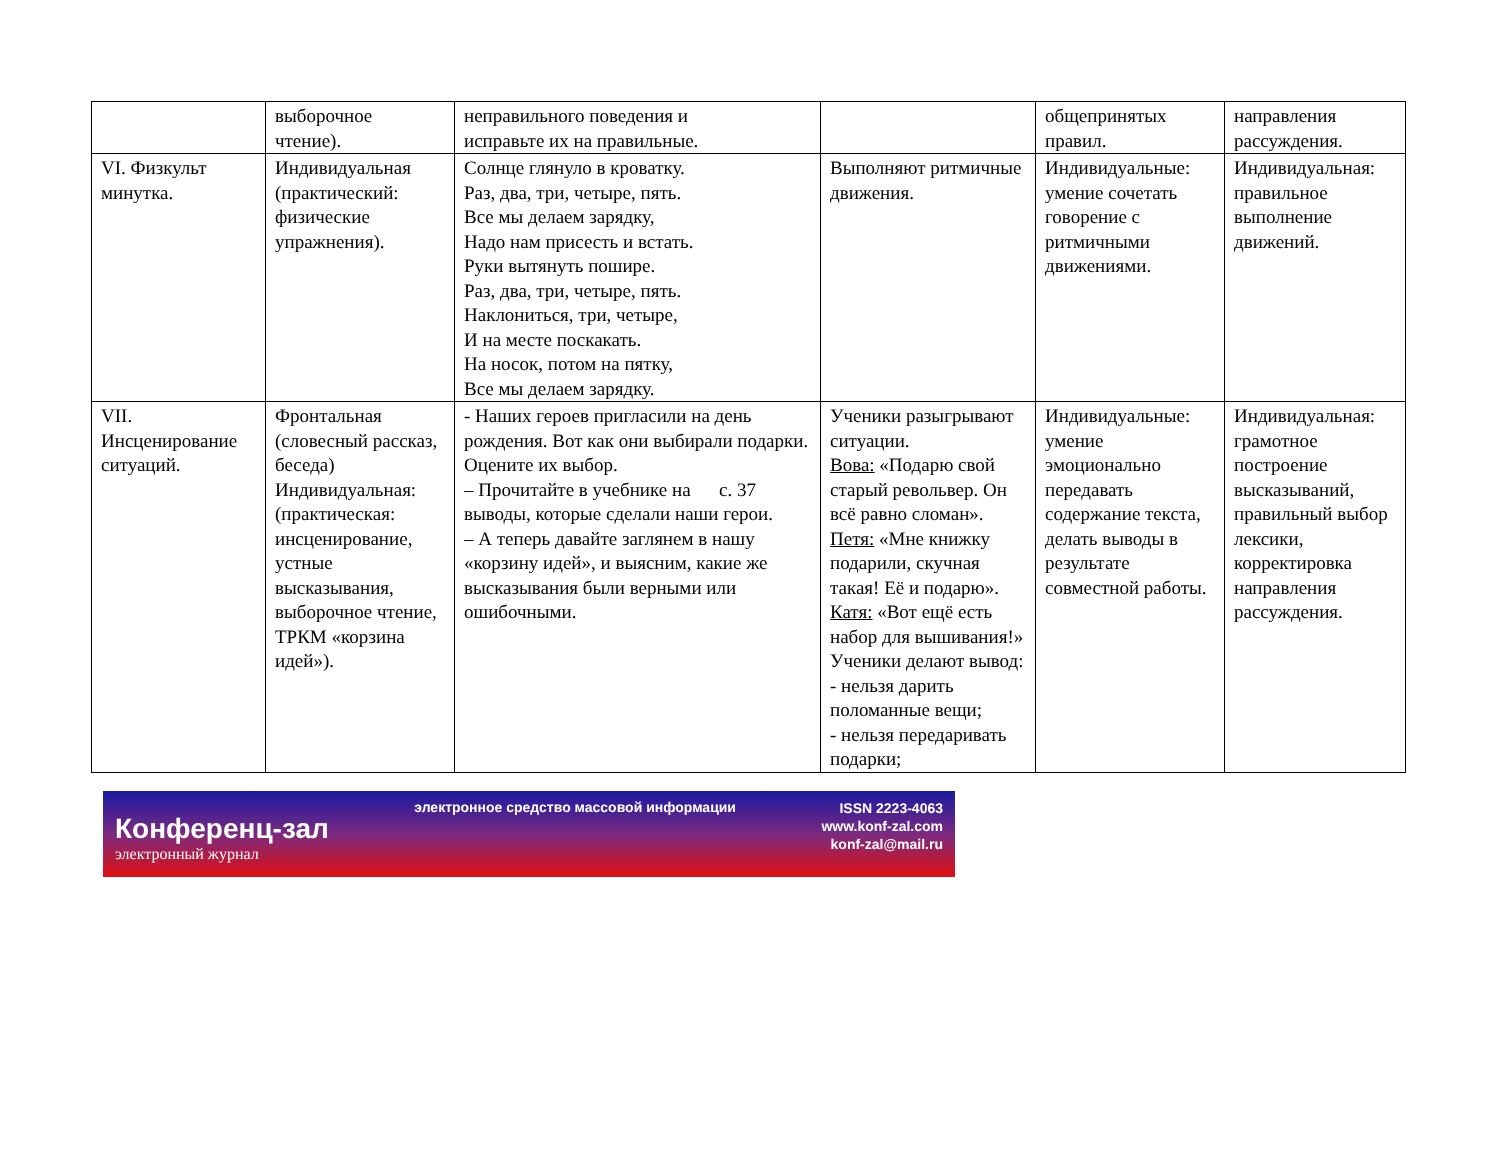| | выборочное чтение). | неправильного поведения и исправьте их на правильные. | | общепринятых правил. | направления рассуждения. |
| VI. Физкульт минутка. | Индивидуальная (практический: физические упражнения). | Солнце глянуло в кроватку. Раз, два, три, четыре, пять. Все мы делаем зарядку, Надо нам присесть и встать. Руки вытянуть пошире. Раз, два, три, четыре, пять. Наклониться, три, четыре, И на месте поскакать. На носок, потом на пятку, Все мы делаем зарядку. | Выполняют ритмичные движения. | Индивидуальные: умение сочетать говорение с ритмичными движениями. | Индивидуальная: правильное выполнение движений. |
| VII. Инсценирование ситуаций. | Фронтальная (словесный рассказ, беседа) Индивидуальная: (практическая: инсценирование, устные высказывания, выборочное чтение, ТРКМ «корзина идей»). | - Наших героев пригласили на день рождения. Вот как они выбирали подарки. Оцените их выбор. – Прочитайте в учебнике на с. 37 выводы, которые сделали наши герои. – А теперь давайте заглянем в нашу «корзину идей», и выясним, какие же высказывания были верными или ошибочными. | Ученики разыгрывают ситуации. Вова: «Подарю свой старый револьвер. Он всё равно сломан». Петя: «Мне книжку подарили, скучная такая! Её и подарю». Катя: «Вот ещё есть набор для вышивания!» Ученики делают вывод: - нельзя дарить поломанные вещи; - нельзя передаривать подарки; | Индивидуальные: умение эмоционально передавать содержание текста, делать выводы в результате совместной работы. | Индивидуальная: грамотное построение высказываний, правильный выбор лексики, корректировка направления рассуждения. |
Конференц-зал
электронный журнал
электронное средство массовой информации
ISSN 2223-4063
www.konf-zal.com
konf-zal@mail.ru